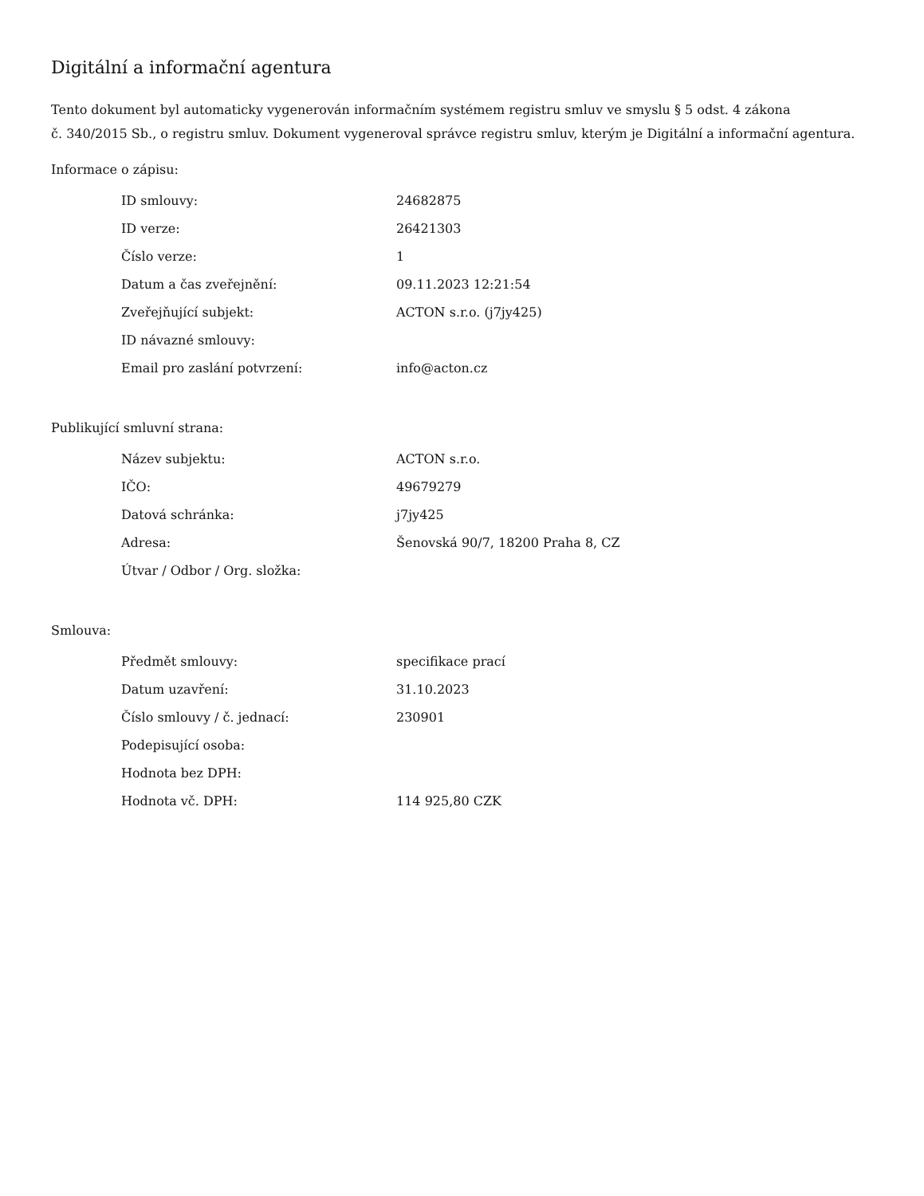Digitální a informační agentura
Tento dokument byl automaticky vygenerován informačním systémem registru smluv ve smyslu § 5 odst. 4 zákona
č. 340/2015 Sb., o registru smluv. Dokument vygeneroval správce registru smluv, kterým je Digitální a informační agentura.
Informace o zápisu:
| ID smlouvy: | 24682875 |
| ID verze: | 26421303 |
| Číslo verze: | 1 |
| Datum a čas zveřejnění: | 09.11.2023 12:21:54 |
| Zveřejňující subjekt: | ACTON s.r.o. (j7jy425) |
| ID návazné smlouvy: | |
| Email pro zaslání potvrzení: | info@acton.cz |
Publikující smluvní strana:
| Název subjektu: | ACTON s.r.o. |
| IČO: | 49679279 |
| Datová schránka: | j7jy425 |
| Adresa: | Šenovská 90/7, 18200 Praha 8, CZ |
| Útvar / Odbor / Org. složka: | |
Smlouva:
| Předmět smlouvy: | specifikace prací |
| Datum uzavření: | 31.10.2023 |
| Číslo smlouvy / č. jednací: | 230901 |
| Podepisující osoba: | |
| Hodnota bez DPH: | |
| Hodnota vč. DPH: | 114 925,80 CZK |